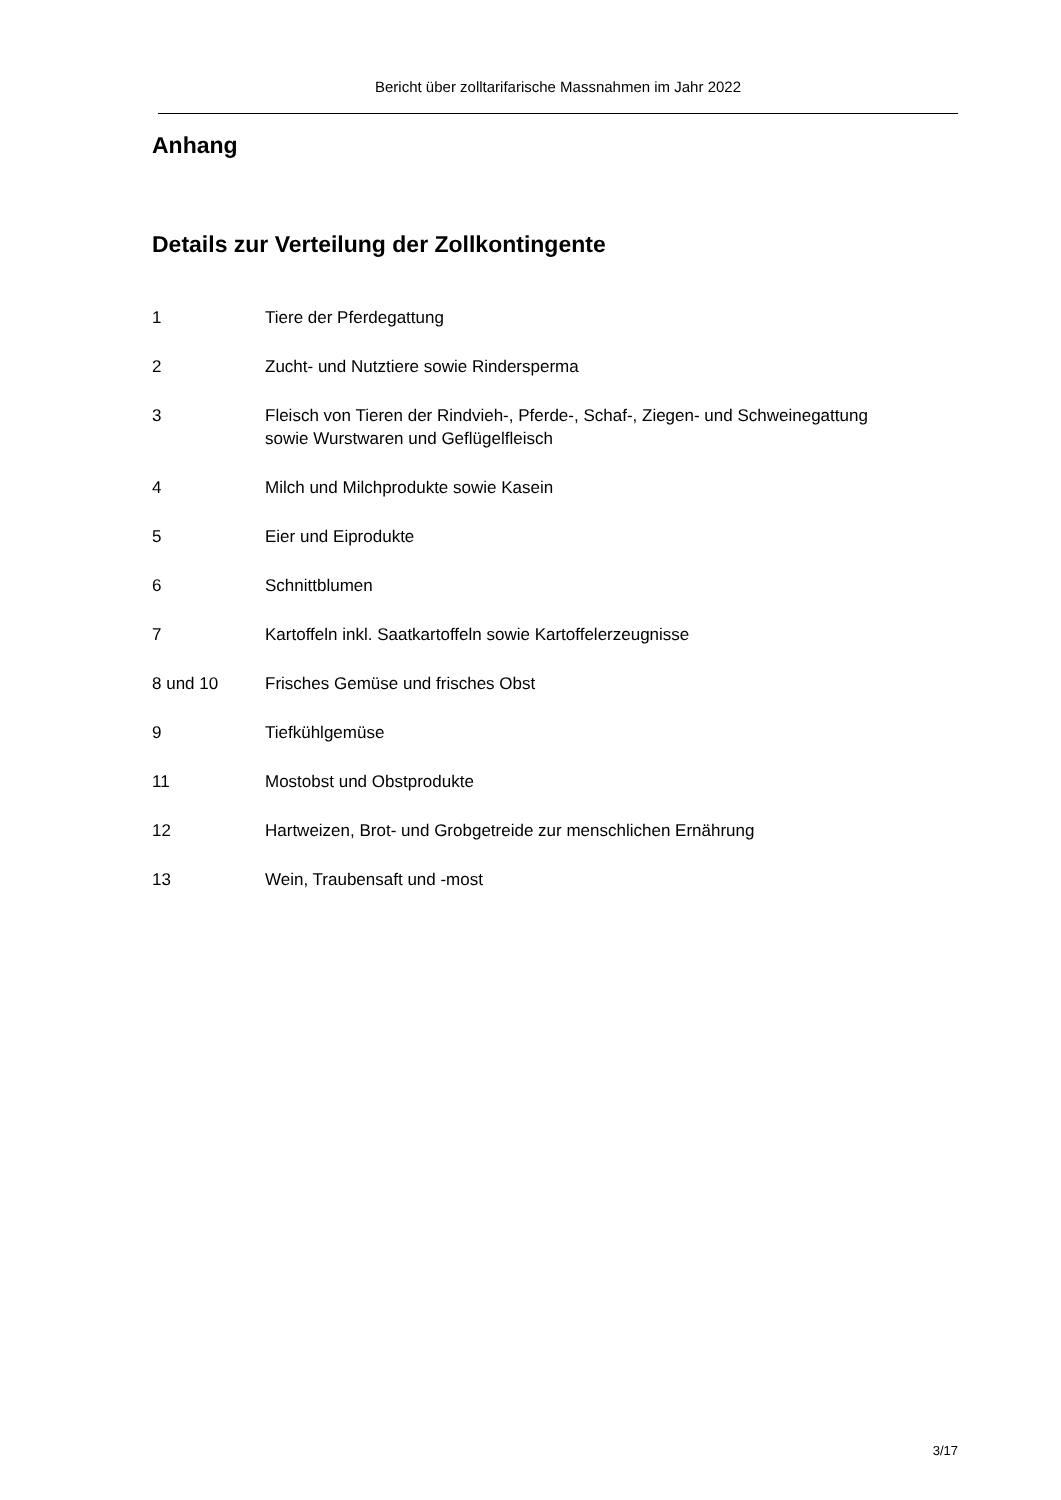Bericht über zolltarifarische Massnahmen im Jahr 2022
Anhang
Details zur Verteilung der Zollkontingente
1 Tiere der Pferdegattung
2 Zucht- und Nutztiere sowie Rindersperma
3 Fleisch von Tieren der Rindvieh-, Pferde-, Schaf-, Ziegen- und Schweinegattung
sowie Wurstwaren und Geflügelfleisch
4 Milch und Milchprodukte sowie Kasein
5 Eier und Eiprodukte
6 Schnittblumen
7 Kartoffeln inkl. Saatkartoffeln sowie Kartoffelerzeugnisse
8 und 10 Frisches Gemüse und frisches Obst
9 Tiefkühlgemüse
11 Mostobst und Obstprodukte
12 Hartweizen, Brot- und Grobgetreide zur menschlichen Ernährung
13 Wein, Traubensaft und -most
3/17